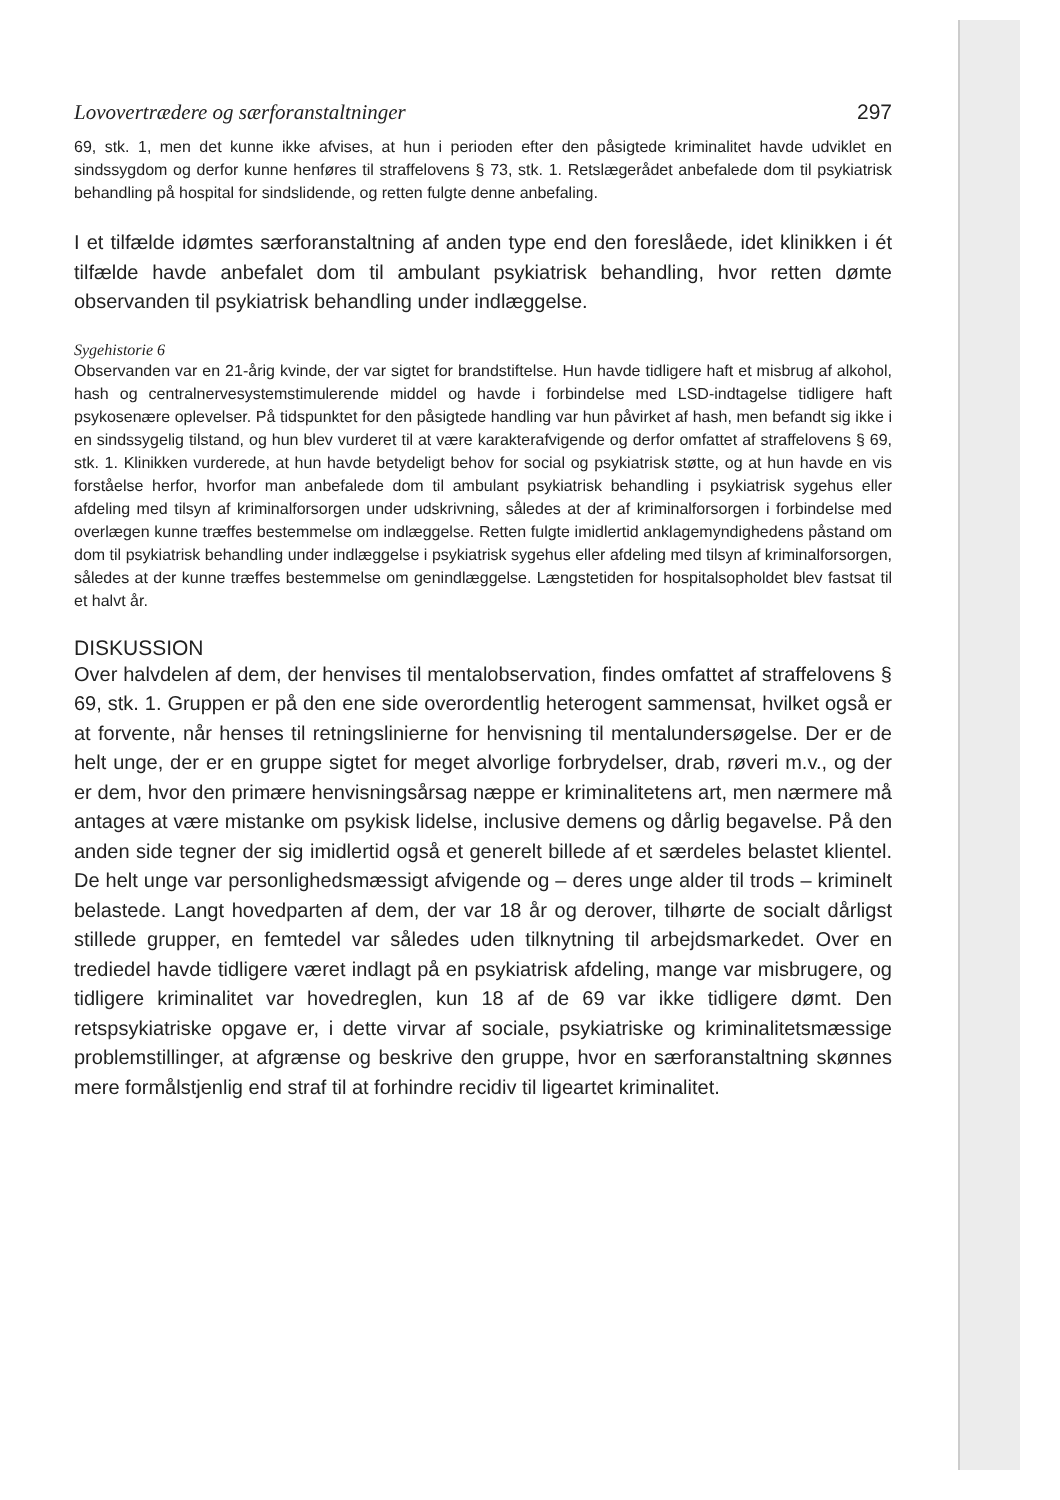Lovovertrædere og særforanstaltninger 297
69, stk. 1, men det kunne ikke afvises, at hun i perioden efter den påsigtede kriminalitet havde udviklet en sindssygdom og derfor kunne henføres til straffelovens § 73, stk. 1. Retslægerådet anbefalede dom til psykiatrisk behandling på hospital for sindslidende, og retten fulgte denne anbefaling.
I et tilfælde idømtes særforanstaltning af anden type end den foreslåede, idet klinikken i ét tilfælde havde anbefalet dom til ambulant psykiatrisk behandling, hvor retten dømte observanden til psykiatrisk behandling under indlæggelse.
Sygehistorie 6
Observanden var en 21-årig kvinde, der var sigtet for brandstiftelse. Hun havde tidligere haft et misbrug af alkohol, hash og centralnervesystemstimulerende middel og havde i forbindelse med LSD-indtagelse tidligere haft psykosenære oplevelser. På tidspunktet for den påsigtede handling var hun påvirket af hash, men befandt sig ikke i en sindssygelig tilstand, og hun blev vurderet til at være karakterafvigende og derfor omfattet af straffelovens § 69, stk. 1. Klinikken vurderede, at hun havde betydeligt behov for social og psykiatrisk støtte, og at hun havde en vis forståelse herfor, hvorfor man anbefalede dom til ambulant psykiatrisk behandling i psykiatrisk sygehus eller afdeling med tilsyn af kriminalforsorgen under udskrivning, således at der af kriminalforsorgen i forbindelse med overlægen kunne træffes bestemmelse om indlæggelse. Retten fulgte imidlertid anklagemyndighedens påstand om dom til psykiatrisk behandling under indlæggelse i psykiatrisk sygehus eller afdeling med tilsyn af kriminalforsorgen, således at der kunne træffes bestemmelse om genindlæggelse. Længstetiden for hospitalsopholdet blev fastsat til et halvt år.
DISKUSSION
Over halvdelen af dem, der henvises til mentalobservation, findes omfattet af straffelovens § 69, stk. 1. Gruppen er på den ene side overordentlig heterogent sammensat, hvilket også er at forvente, når henses til retningslinierne for henvisning til mentalundersøgelse. Der er de helt unge, der er en gruppe sigtet for meget alvorlige forbrydelser, drab, røveri m.v., og der er dem, hvor den primære henvisningsårsag næppe er kriminalitetens art, men nærmere må antages at være mistanke om psykisk lidelse, inclusive demens og dårlig begavelse. På den anden side tegner der sig imidlertid også et generelt billede af et særdeles belastet klientel. De helt unge var personlighedsmæssigt afvigende og – deres unge alder til trods – kriminelt belastede. Langt hovedparten af dem, der var 18 år og derover, tilhørte de socialt dårligst stillede grupper, en femtedel var således uden tilknytning til arbejdsmarkedet. Over en trediedel havde tidligere været indlagt på en psykiatrisk afdeling, mange var misbrugere, og tidligere kriminalitet var hovedreglen, kun 18 af de 69 var ikke tidligere dømt. Den retspsykiatriske opgave er, i dette virvar af sociale, psykiatriske og kriminalitetsmæssige problemstillinger, at afgrænse og beskrive den gruppe, hvor en særforanstaltning skønnes mere formålstjenlig end straf til at forhindre recidiv til ligeartet kriminalitet.